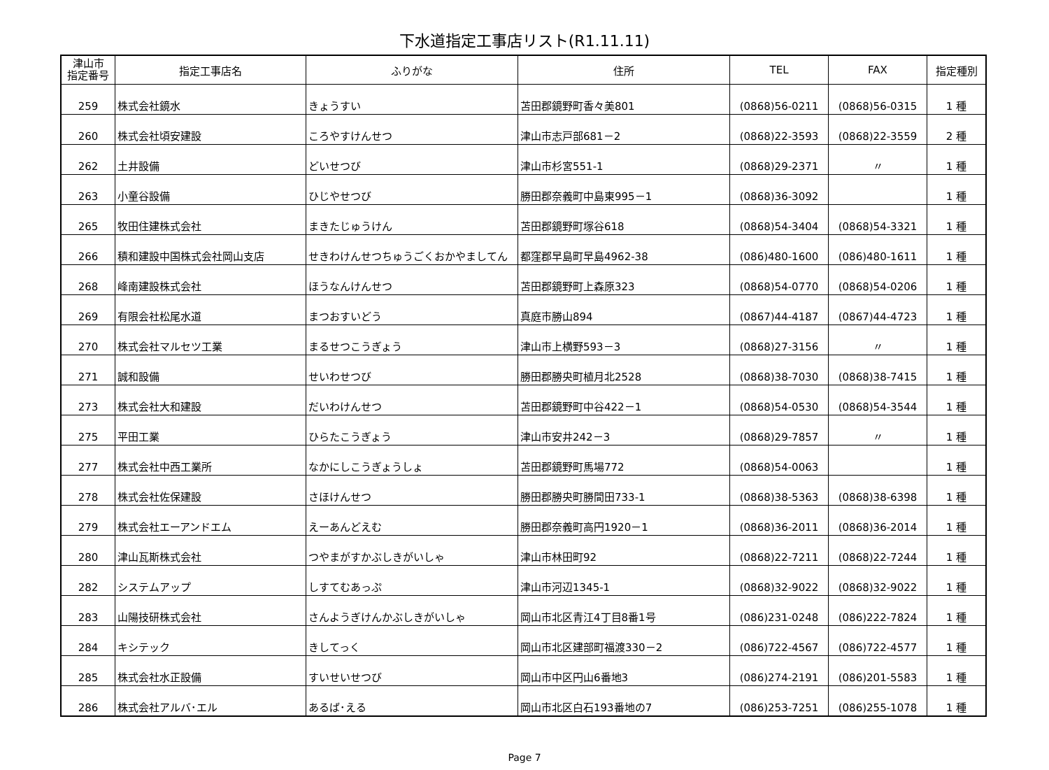下水道指定工事店リスト(R1.11.11)
| 津山市 指定番号 | 指定工事店名 | ふりがな | 住所 | TEL | FAX | 指定種別 |
| --- | --- | --- | --- | --- | --- | --- |
| 259 | 株式会社鏡水 | きょうすい | 苫田郡鏡野町香々美801 | (0868)56-0211 | (0868)56-0315 | 1 種 |
| 260 | 株式会社頃安建設 | ころやすけんせつ | 津山市志戸部681－2 | (0868)22-3593 | (0868)22-3559 | 2 種 |
| 262 | 土井設備 | どいせつび | 津山市杉宮551-1 | (0868)29-2371 | 〃 | 1 種 |
| 263 | 小童谷設備 | ひじやせつび | 勝田郡奈義町中島東995－1 | (0868)36-3092 | | 1 種 |
| 265 | 牧田住建株式会社 | まきたじゅうけん | 苫田郡鏡野町塚谷618 | (0868)54-3404 | (0868)54-3321 | 1 種 |
| 266 | 積和建設中国株式会社岡山支店 | せきわけんせつちゅうごくおかやましてん | 都窪郡早島町早島4962-38 | (086)480-1600 | (086)480-1611 | 1 種 |
| 268 | 峰南建設株式会社 | ほうなんけんせつ | 苫田郡鏡野町上森原323 | (0868)54-0770 | (0868)54-0206 | 1 種 |
| 269 | 有限会社松尾水道 | まつおすいどう | 真庭市勝山894 | (0867)44-4187 | (0867)44-4723 | 1 種 |
| 270 | 株式会社マルセツ工業 | まるせつこうぎょう | 津山市上横野593－3 | (0868)27-3156 | 〃 | 1 種 |
| 271 | 誠和設備 | せいわせつび | 勝田郡勝央町植月北2528 | (0868)38-7030 | (0868)38-7415 | 1 種 |
| 273 | 株式会社大和建設 | だいわけんせつ | 苫田郡鏡野町中谷422－1 | (0868)54-0530 | (0868)54-3544 | 1 種 |
| 275 | 平田工業 | ひらたこうぎょう | 津山市安井242－3 | (0868)29-7857 | 〃 | 1 種 |
| 277 | 株式会社中西工業所 | なかにしこうぎょうしょ | 苫田郡鏡野町馬場772 | (0868)54-0063 | | 1 種 |
| 278 | 株式会社佐保建設 | さほけんせつ | 勝田郡勝央町勝間田733-1 | (0868)38-5363 | (0868)38-6398 | 1 種 |
| 279 | 株式会社エーアンドエム | えーあんどえむ | 勝田郡奈義町高円1920－1 | (0868)36-2011 | (0868)36-2014 | 1 種 |
| 280 | 津山瓦斯株式会社 | つやまがすかぶしきがいしゃ | 津山市林田町92 | (0868)22-7211 | (0868)22-7244 | 1 種 |
| 282 | システムアップ | しすてむあっぷ | 津山市河辺1345-1 | (0868)32-9022 | (0868)32-9022 | 1 種 |
| 283 | 山陽技研株式会社 | さんようぎけんかぶしきがいしゃ | 岡山市北区青江4丁目8番1号 | (086)231-0248 | (086)222-7824 | 1 種 |
| 284 | キシテック | きしてっく | 岡山市北区建部町福渡330－2 | (086)722-4567 | (086)722-4577 | 1 種 |
| 285 | 株式会社水正設備 | すいせいせつび | 岡山市中区円山6番地3 | (086)274-2191 | (086)201-5583 | 1 種 |
| 286 | 株式会社アルバ･エル | あるば･える | 岡山市北区白石193番地の7 | (086)253-7251 | (086)255-1078 | 1 種 |
Page 7